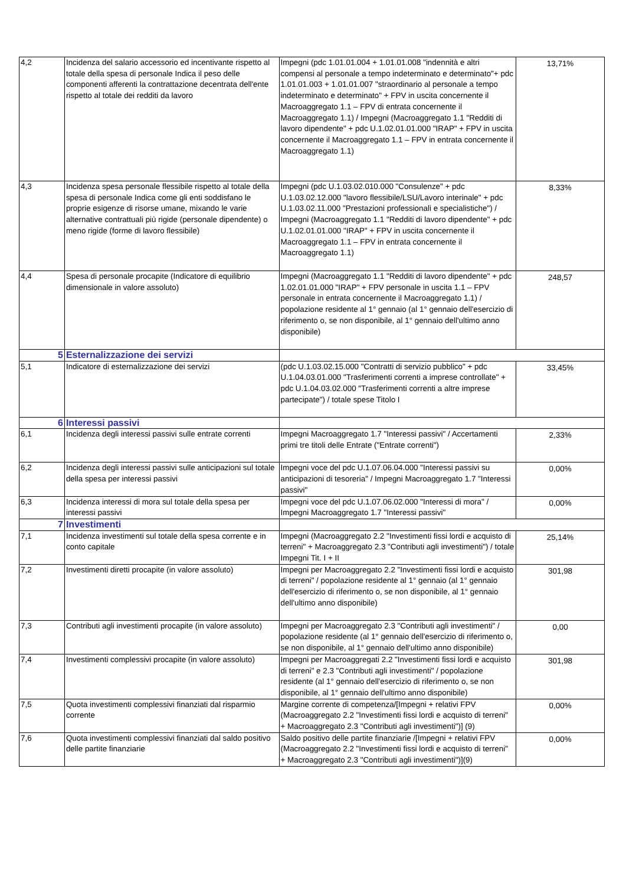| 4,2 | Incidenza del salario accessorio ed incentivante rispetto al totale della spesa di personale Indica il peso delle componenti afferenti la contrattazione decentrata dell'ente rispetto al totale dei redditi da lavoro | Impegni (pdc 1.01.01.004 + 1.01.01.008 "indennità e altri compensi al personale a tempo indeterminato e determinato"+ pdc 1.01.01.003 + 1.01.01.007 "straordinario al personale a tempo indeterminato e determinato" + FPV in uscita concernente il Macroaggregato 1.1 – FPV di entrata concernente il Macroaggregato 1.1) / Impegni (Macroaggregato 1.1 "Redditi di lavoro dipendente" + pdc U.1.02.01.01.000 "IRAP" + FPV in uscita concernente il Macroaggregato 1.1 – FPV in entrata concernente il Macroaggregato 1.1) | 13,71% |
| 4,3 | Incidenza spesa personale flessibile rispetto al totale della spesa di personale Indica come gli enti soddisfano le proprie esigenze di risorse umane, mixando le varie alternative contrattuali più rigide (personale dipendente) o meno rigide (forme di lavoro flessibile) | Impegni (pdc U.1.03.02.010.000 "Consulenze" + pdc U.1.03.02.12.000 "lavoro flessibile/LSU/Lavoro interinale" + pdc U.1.03.02.11.000 "Prestazioni professionali e specialistiche") / Impegni (Macroaggregato 1.1 "Redditi di lavoro dipendente" + pdc U.1.02.01.01.000 "IRAP" + FPV in uscita concernente il Macroaggregato 1.1 – FPV in entrata concernente il Macroaggregato 1.1) | 8,33% |
| 4,4 | Spesa di personale procapite (Indicatore di equilibrio dimensionale in valore assoluto) | Impegni (Macroaggregato 1.1 "Redditi di lavoro dipendente" + pdc 1.02.01.01.000 "IRAP" + FPV personale in uscita 1.1 – FPV personale in entrata concernente il Macroaggregato 1.1) / popolazione residente al 1° gennaio (al 1° gennaio dell'esercizio di riferimento o, se non disponibile, al 1° gennaio dell'ultimo anno disponibile) | 248,57 |
| 5 | Esternalizzazione dei servizi | | |
| 5,1 | Indicatore di esternalizzazione dei servizi | (pdc U.1.03.02.15.000 "Contratti di servizio pubblico" + pdc U.1.04.03.01.000 "Trasferimenti correnti a imprese controllate" + pdc U.1.04.03.02.000 "Trasferimenti correnti a altre imprese partecipate") / totale spese Titolo I | 33,45% |
| 6 | Interessi passivi | | |
| 6,1 | Incidenza degli interessi passivi sulle entrate correnti | Impegni Macroaggregato 1.7 "Interessi passivi" / Accertamenti primi tre titoli delle Entrate ("Entrate correnti") | 2,33% |
| 6,2 | Incidenza degli interessi passivi sulle anticipazioni sul totale della spesa per interessi passivi | Impegni voce del pdc U.1.07.06.04.000 "Interessi passivi su anticipazioni di tesoreria" / Impegni Macroaggregato 1.7 "Interessi passivi" | 0,00% |
| 6,3 | Incidenza interessi di mora sul totale della spesa per interessi passivi | Impegni voce del pdc U.1.07.06.02.000 "Interessi di mora" / Impegni Macroaggregato 1.7 "Interessi passivi" | 0,00% |
| 7 | Investimenti | | |
| 7,1 | Incidenza investimenti sul totale della spesa corrente e in conto capitale | Impegni (Macroaggregato 2.2 "Investimenti fissi lordi e acquisto di terreni" + Macroaggregato 2.3 "Contributi agli investimenti") / totale Impegni Tit. I + II | 25,14% |
| 7,2 | Investimenti diretti procapite (in valore assoluto) | Impegni per Macroaggregato 2.2 "Investimenti fissi lordi e acquisto di terreni" / popolazione residente al 1° gennaio (al 1° gennaio dell'esercizio di riferimento o, se non disponibile, al 1° gennaio dell'ultimo anno disponibile) | 301,98 |
| 7,3 | Contributi agli investimenti procapite (in valore assoluto) | Impegni per Macroaggregato 2.3 "Contributi agli investimenti" / popolazione residente (al 1° gennaio dell'esercizio di riferimento o, se non disponibile, al 1° gennaio dell'ultimo anno disponibile) | 0,00 |
| 7,4 | Investimenti complessivi procapite (in valore assoluto) | Impegni per Macroaggregati 2.2 "Investimenti fissi lordi e acquisto di terreni" e 2.3 "Contributi agli investimenti" / popolazione residente (al 1° gennaio dell'esercizio di riferimento o, se non disponibile, al 1° gennaio dell'ultimo anno disponibile) | 301,98 |
| 7,5 | Quota investimenti complessivi finanziati dal risparmio corrente | Margine corrente di competenza/[Impegni + relativi FPV (Macroaggregato 2.2 "Investimenti fissi lordi e acquisto di terreni" + Macroaggregato 2.3 "Contributi agli investimenti")] (9) | 0,00% |
| 7,6 | Quota investimenti complessivi finanziati dal saldo positivo delle partite finanziarie | Saldo positivo delle partite finanziarie /[Impegni + relativi FPV (Macroaggregato 2.2 "Investimenti fissi lordi e acquisto di terreni" + Macroaggregato 2.3 "Contributi agli investimenti")](9) | 0,00% |